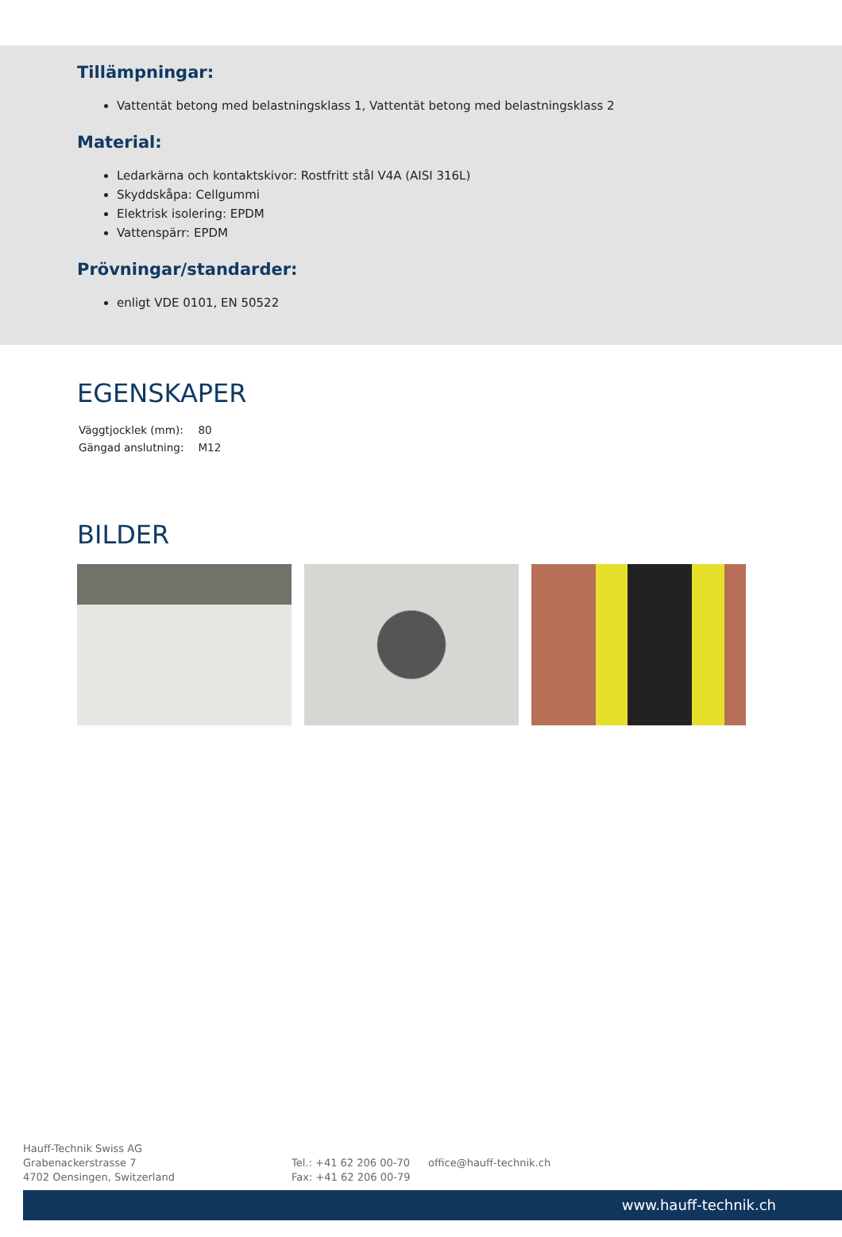Tillämpningar:
Vattentät betong med belastningsklass 1, Vattentät betong med belastningsklass 2
Material:
Ledarkärna och kontaktskivor: Rostfritt stål V4A (AISI 316L)
Skyddskåpa: Cellgummi
Elektrisk isolering: EPDM
Vattenspärr: EPDM
Prövningar/standarder:
enligt VDE 0101, EN 50522
EGENSKAPER
| Väggtjocklek (mm): | 80 |
| Gängad anslutning: | M12 |
BILDER
Hauff-Technik Swiss AG
Grabenackerstrasse 7
4702 Oensingen, Switzerland
Tel.: +41 62 206 00-70
Fax: +41 62 206 00-79
office@hauff-technik.ch
www.hauff-technik.ch